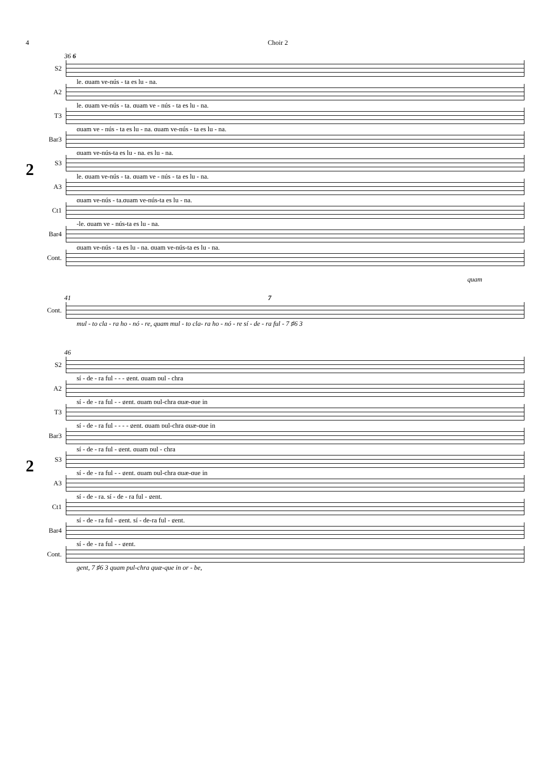4 Choir 2
36 6
2
S2
le, quam ve-nús - ta es lu - na,
A2
le, quam ve-nús - ta, quam ve - nús - ta es lu - na,
T3
quam ve - nús - ta es lu - na, quam ve-nús - ta es lu - na,
Bar3
quam ve-nús-ta es lu - na, es lu - na,
S3
le, quam ve-nús - ta, quam ve - nús - ta es lu - na,
A3
quam ve-nús - ta,quam ve-nús-ta es lu - na,
Ct1
-le, quam ve - nús-ta es lu - na,
Bar4
quam ve-nús - ta es lu - na, quam ve-nús-ta es lu - na,
Cont.
quam
41 7
Cont.
mul - to cla - ra ho - nó - re, quam mul - to cla- ra ho - nó - re sí - de - ra ful - 7 ♯6 3
46
2
S2
sí - de - ra ful - - - gent, quam pul - chra
A2
sí - de - ra ful - - gent, quam pul-chra quæ-que in
T3
sí - de - ra ful - - - - gent, quam pul-chra quæ-que in
Bar3
sí - de - ra ful - gent, quam pul - chra
S3
sí - de - ra ful - - gent, quam pul-chra quæ-que in
A3
sí - de - ra, sí - de - ra ful - gent,
Ct1
sí - de - ra ful - gent, sí - de-ra ful - gent,
Bar4
sí - de - ra ful - - gent,
Cont.
gent, 7 ♯6 3 quam pul-chra quæ-que in or - be,